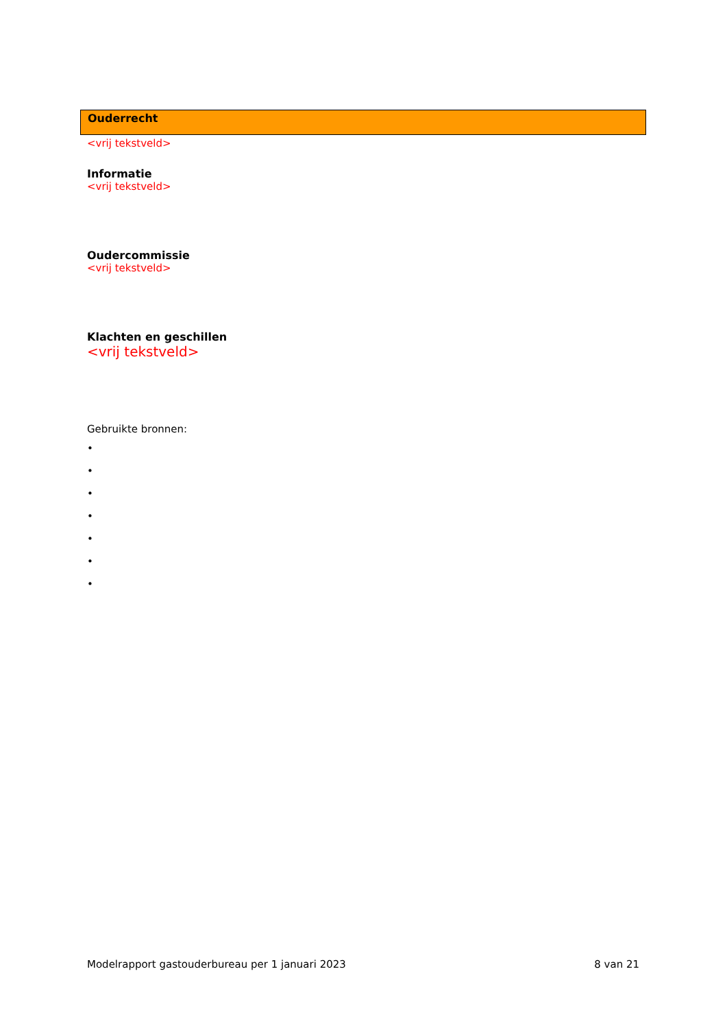Ouderrecht
<vrij tekstveld>
Informatie
<vrij tekstveld>
Oudercommissie
<vrij tekstveld>
Klachten en geschillen
<vrij tekstveld>
Gebruikte bronnen:
•
•
•
•
•
•
•
Modelrapport gastouderbureau per 1 januari 2023 8 van 21